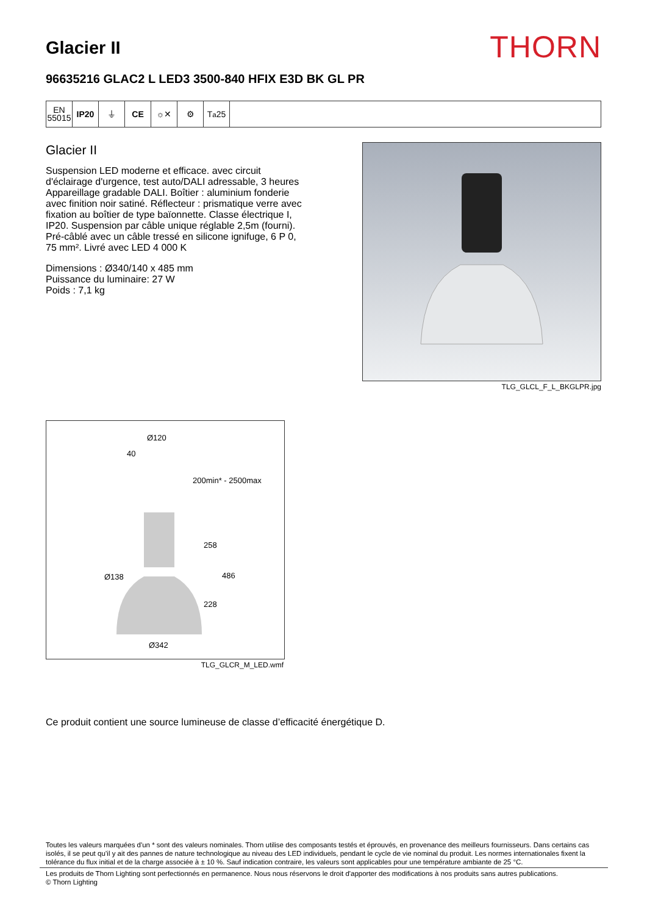Glacier II
THORN
96635216 GLAC2 L LED3 3500-840 HFIX E3D BK GL PR
EN
55015
IP20 ⏚ CE ☼✕ ⚙ T<sub>a</sub>25
Glacier II
Suspension LED moderne et efficace. avec circuit d'éclairage d'urgence, test auto/DALI adressable, 3 heures Appareillage gradable DALI. Boîtier : aluminium fonderie avec finition noir satiné. Réflecteur : prismatique verre avec fixation au boîtier de type baïonnette. Classe électrique I, IP20. Suspension par câble unique réglable 2,5m (fourni). Pré-câblé avec un câble tressé en silicone ignifuge, 6 P 0, 75 mm². Livré avec LED 4 000 K
Dimensions : Ø340/140 x 485 mm
Puissance du luminaire: 27 W
Poids : 7,1 kg
TLG_GLCL_F_L_BKGLPR.jpg
Ø120
40
200min* - 2500max
258
Ø138
486
228
Ø342
TLG_GLCR_M_LED.wmf
Ce produit contient une source lumineuse de classe d’efficacité énergétique D.
Toutes les valeurs marquées d'un * sont des valeurs nominales. Thorn utilise des composants testés et éprouvés, en provenance des meilleurs fournisseurs. Dans certains cas isolés, il se peut qu’il y ait des pannes de nature technologique au niveau des LED individuels, pendant le cycle de vie nominal du produit. Les normes internationales fixent la tolérance du flux initial et de la charge associée à ± 10 %. Sauf indication contraire, les valeurs sont applicables pour une température ambiante de 25 °C.
Les produits de Thorn Lighting sont perfectionnés en permanence. Nous nous réservons le droit d'apporter des modifications à nos produits sans autres publications.
© Thorn Lighting